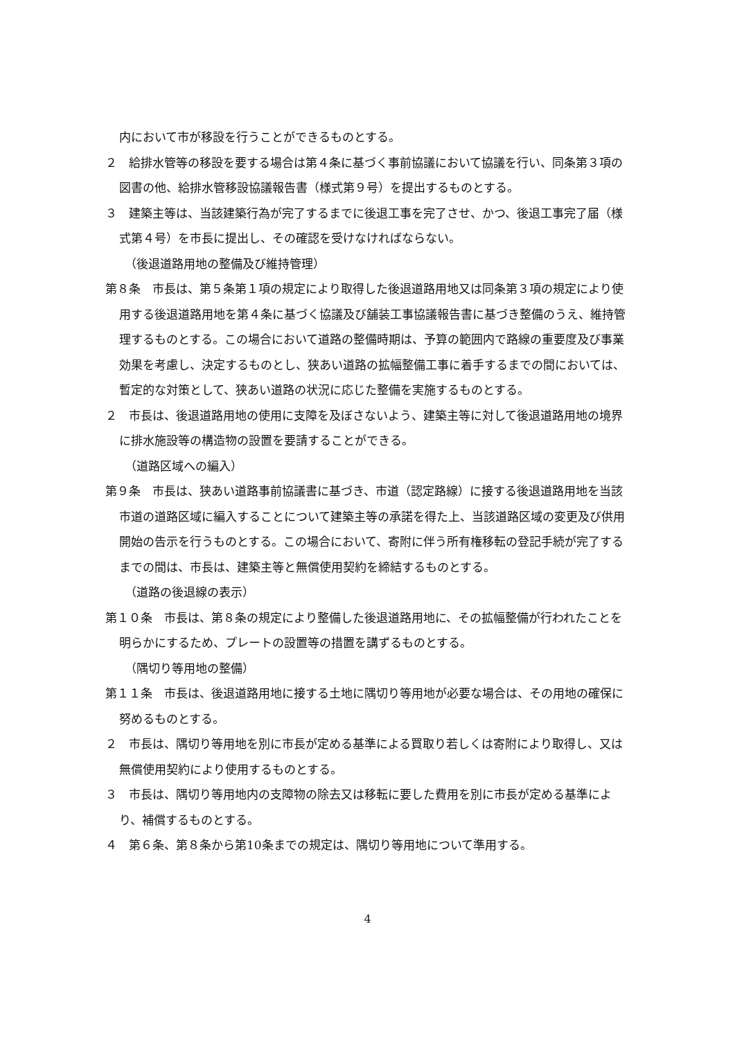内において市が移設を行うことができるものとする。
２　給排水管等の移設を要する場合は第４条に基づく事前協議において協議を行い、同条第３項の図書の他、給排水管移設協議報告書（様式第９号）を提出するものとする。
３　建築主等は、当該建築行為が完了するまでに後退工事を完了させ、かつ、後退工事完了届（様式第４号）を市長に提出し、その確認を受けなければならない。
（後退道路用地の整備及び維持管理）
第８条　市長は、第５条第１項の規定により取得した後退道路用地又は同条第３項の規定により使用する後退道路用地を第４条に基づく協議及び舗装工事協議報告書に基づき整備のうえ、維持管理するものとする。この場合において道路の整備時期は、予算の範囲内で路線の重要度及び事業効果を考慮し、決定するものとし、狭あい道路の拡幅整備工事に着手するまでの間においては、暫定的な対策として、狭あい道路の状況に応じた整備を実施するものとする。
２　市長は、後退道路用地の使用に支障を及ぼさないよう、建築主等に対して後退道路用地の境界に排水施設等の構造物の設置を要請することができる。
（道路区域への編入）
第９条　市長は、狭あい道路事前協議書に基づき、市道（認定路線）に接する後退道路用地を当該市道の道路区域に編入することについて建築主等の承諾を得た上、当該道路区域の変更及び供用開始の告示を行うものとする。この場合において、寄附に伴う所有権移転の登記手続が完了するまでの間は、市長は、建築主等と無償使用契約を締結するものとする。
（道路の後退線の表示）
第１０条　市長は、第８条の規定により整備した後退道路用地に、その拡幅整備が行われたことを明らかにするため、プレートの設置等の措置を講ずるものとする。
（隅切り等用地の整備）
第１１条　市長は、後退道路用地に接する土地に隅切り等用地が必要な場合は、その用地の確保に努めるものとする。
２　市長は、隅切り等用地を別に市長が定める基準による買取り若しくは寄附により取得し、又は無償使用契約により使用するものとする。
３　市長は、隅切り等用地内の支障物の除去又は移転に要した費用を別に市長が定める基準により、補償するものとする。
４　第６条、第８条から第10条までの規定は、隅切り等用地について準用する。
4